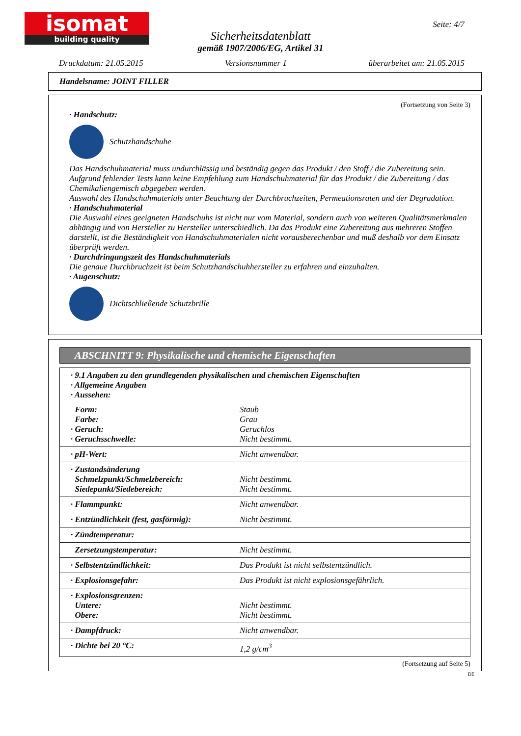isomat
building quality
Seite: 4/7
Sicherheitsdatenblatt
gemäß 1907/2006/EG, Artikel 31
Druckdatum: 21.05.2015 Versionsnummer 1 überarbeitet am: 21.05.2015
Handelsname: JOINT FILLER
(Fortsetzung von Seite 3)
· Handschutz:
Schutzhandschuhe
Das Handschuhmaterial muss undurchlässig und beständig gegen das Produkt / den Stoff / die Zubereitung sein.
Aufgrund fehlender Tests kann keine Empfehlung zum Handschuhmaterial für das Produkt / die Zubereitung / das Chemikaliengemisch abgegeben werden.
Auswahl des Handschuhmaterials unter Beachtung der Durchbruchzeiten, Permeationsraten und der Degradation.
· Handschuhmaterial
Die Auswahl eines geeigneten Handschuhs ist nicht nur vom Material, sondern auch von weiteren Qualitätsmerkmalen abhängig und von Hersteller zu Hersteller unterschiedlich. Da das Produkt eine Zubereitung aus mehreren Stoffen darstellt, ist die Beständigkeit von Handschuhmaterialen nicht vorausberechenbar und muß deshalb vor dem Einsatz überprüft werden.
· Durchdringungszeit des Handschuhmaterials
Die genaue Durchbruchzeit ist beim Schutzhandschuhhersteller zu erfahren und einzuhalten.
· Augenschutz:
Dichtschließende Schutzbrille
ABSCHNITT 9: Physikalische und chemische Eigenschaften
| · 9.1 Angaben zu den grundlegenden physikalischen und chemischen Eigenschaften · Allgemeine Angaben · Aussehen: | |
| Form: Farbe: · Geruch: · Geruchsschwelle: | Staub Grau Geruchlos Nicht bestimmt. |
| · pH-Wert: | Nicht anwendbar. |
| · Zustandsänderung Schmelzpunkt/Schmelzbereich: Siedepunkt/Siedebereich: | Nicht bestimmt. Nicht bestimmt. |
| · Flammpunkt: | Nicht anwendbar. |
| · Entzündlichkeit (fest, gasförmig): | Nicht bestimmt. |
| · Zündtemperatur: | |
| Zersetzungstemperatur: | Nicht bestimmt. |
| · Selbstentzündlichkeit: | Das Produkt ist nicht selbstentzündlich. |
| · Explosionsgefahr: | Das Produkt ist nicht explosionsgefährlich. |
| · Explosionsgrenzen: Untere: Obere: | Nicht bestimmt. Nicht bestimmt. |
| · Dampfdruck: | Nicht anwendbar. |
| · Dichte bei 20 °C: | 1,2 g/cm<sup>3</sup> |
(Fortsetzung auf Seite 5)
DE